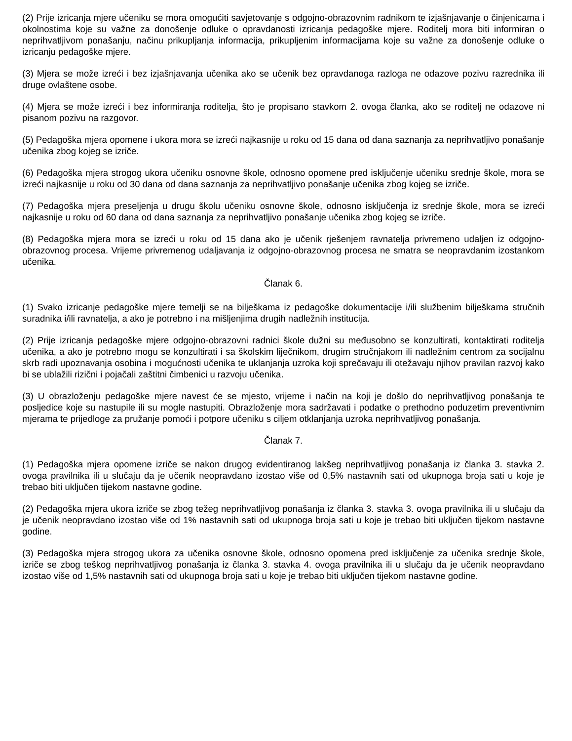(2) Prije izricanja mjere učeniku se mora omogućiti savjetovanje s odgojno-obrazovnim radnikom te izjašnjavanje o činjenicama i okolnostima koje su važne za donošenje odluke o opravdanosti izricanja pedagoške mjere. Roditelj mora biti informiran o neprihvatljivom ponašanju, načinu prikupljanja informacija, prikupljenim informacijama koje su važne za donošenje odluke o izricanju pedagoške mjere.
(3) Mjera se može izreći i bez izjašnjavanja učenika ako se učenik bez opravdanoga razloga ne odazove pozivu razrednika ili druge ovlaštene osobe.
(4) Mjera se može izreći i bez informiranja roditelja, što je propisano stavkom 2. ovoga članka, ako se roditelj ne odazove ni pisanom pozivu na razgovor.
(5) Pedagoška mjera opomene i ukora mora se izreći najkasnije u roku od 15 dana od dana saznanja za neprihvatljivo ponašanje učenika zbog kojeg se izriče.
(6) Pedagoška mjera strogog ukora učeniku osnovne škole, odnosno opomene pred isključenje učeniku srednje škole, mora se izreći najkasnije u roku od 30 dana od dana saznanja za neprihvatljivo ponašanje učenika zbog kojeg se izriče.
(7) Pedagoška mjera preseljenja u drugu školu učeniku osnovne škole, odnosno isključenja iz srednje škole, mora se izreći najkasnije u roku od 60 dana od dana saznanja za neprihvatljivo ponašanje učenika zbog kojeg se izriče.
(8) Pedagoška mjera mora se izreći u roku od 15 dana ako je učenik rješenjem ravnatelja privremeno udaljen iz odgojno-obrazovnog procesa. Vrijeme privremenog udaljavanja iz odgojno-obrazovnog procesa ne smatra se neopravdanim izostankom učenika.
Članak 6.
(1) Svako izricanje pedagoške mjere temelji se na bilješkama iz pedagoške dokumentacije i/ili službenim bilješkama stručnih suradnika i/ili ravnatelja, a ako je potrebno i na mišljenjima drugih nadležnih institucija.
(2) Prije izricanja pedagoške mjere odgojno-obrazovni radnici škole dužni su međusobno se konzultirati, kontaktirati roditelja učenika, a ako je potrebno mogu se konzultirati i sa školskim liječnikom, drugim stručnjakom ili nadležnim centrom za socijalnu skrb radi upoznavanja osobina i mogućnosti učenika te uklanjanja uzroka koji sprečavaju ili otežavaju njihov pravilan razvoj kako bi se ublažili rizični i pojačali zaštitni čimbenici u razvoju učenika.
(3) U obrazloženju pedagoške mjere navest će se mjesto, vrijeme i način na koji je došlo do neprihvatljivog ponašanja te posljedice koje su nastupile ili su mogle nastupiti. Obrazloženje mora sadržavati i podatke o prethodno poduzetim preventivnim mjerama te prijedloge za pružanje pomoći i potpore učeniku s ciljem otklanjanja uzroka neprihvatljivog ponašanja.
Članak 7.
(1) Pedagoška mjera opomene izriče se nakon drugog evidentiranog lakšeg neprihvatljivog ponašanja iz članka 3. stavka 2. ovoga pravilnika ili u slučaju da je učenik neopravdano izostao više od 0,5% nastavnih sati od ukupnoga broja sati u koje je trebao biti uključen tijekom nastavne godine.
(2) Pedagoška mjera ukora izriče se zbog težeg neprihvatljivog ponašanja iz članka 3. stavka 3. ovoga pravilnika ili u slučaju da je učenik neopravdano izostao više od 1% nastavnih sati od ukupnoga broja sati u koje je trebao biti uključen tijekom nastavne godine.
(3) Pedagoška mjera strogog ukora za učenika osnovne škole, odnosno opomena pred isključenje za učenika srednje škole, izriče se zbog teškog neprihvatljivog ponašanja iz članka 3. stavka 4. ovoga pravilnika ili u slučaju da je učenik neopravdano izostao više od 1,5% nastavnih sati od ukupnoga broja sati u koje je trebao biti uključen tijekom nastavne godine.